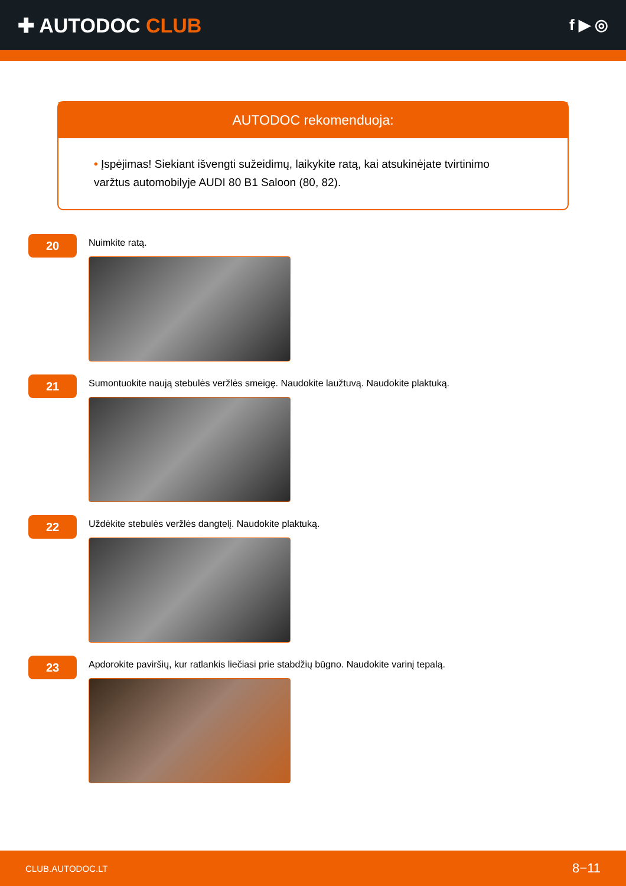✚ AUTODOC CLUB
f ▶ ◎
AUTODOC rekomenduoja:
• Įspėjimas! Siekiant išvengti sužeidimų, laikykite ratą, kai atsukinėjate tvirtinimo varžtus automobilyje AUDI 80 B1 Saloon (80, 82).
20
Nuimkite ratą.
21
Sumontuokite naują stebulės veržlės smeigę. Naudokite laužtuvą. Naudokite plaktuką.
22
Uždėkite stebulės veržlės dangtelį. Naudokite plaktuką.
23
Apdorokite paviršių, kur ratlankis liečiasi prie stabdžių būgno. Naudokite varinį tepalą.
CLUB.AUTODOC.LT 8−11